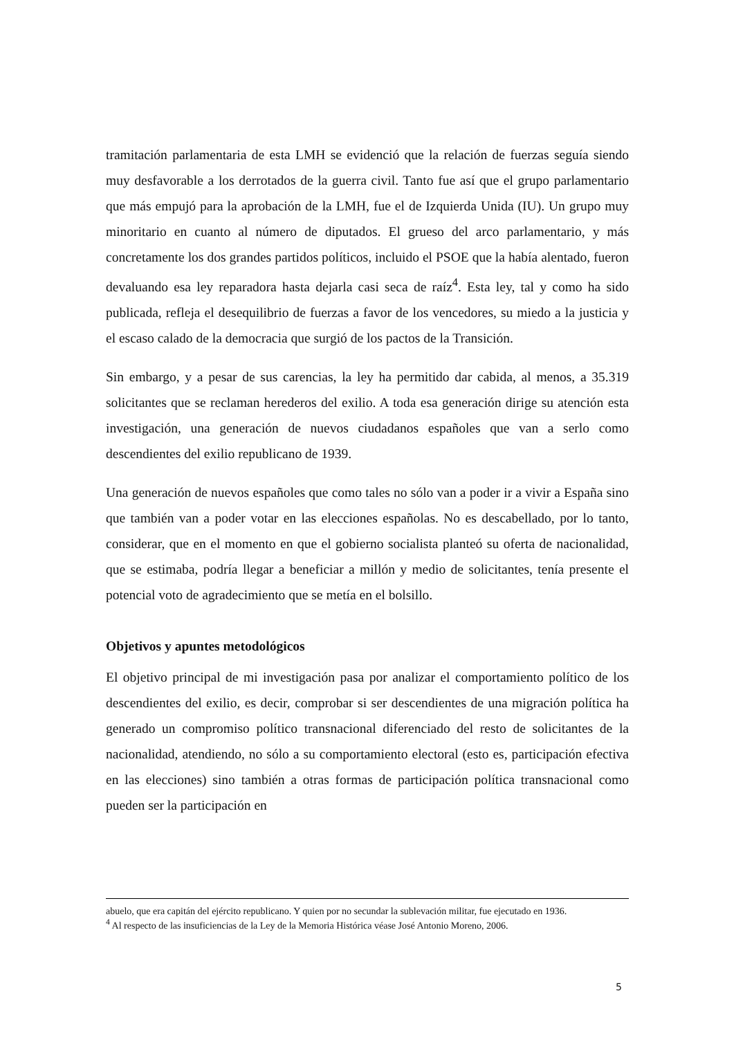tramitación parlamentaria de esta LMH se evidenció que la relación de fuerzas seguía siendo muy desfavorable a los derrotados de la guerra civil. Tanto fue así que el grupo parlamentario que más empujó para la aprobación de la LMH, fue el de Izquierda Unida (IU). Un grupo muy minoritario en cuanto al número de diputados. El grueso del arco parlamentario, y más concretamente los dos grandes partidos políticos, incluido el PSOE que la había alentado, fueron devaluando esa ley reparadora hasta dejarla casi seca de raíz<sup>4</sup>. Esta ley, tal y como ha sido publicada, refleja el desequilibrio de fuerzas a favor de los vencedores, su miedo a la justicia y el escaso calado de la democracia que surgió de los pactos de la Transición.
Sin embargo, y a pesar de sus carencias, la ley ha permitido dar cabida, al menos, a 35.319 solicitantes que se reclaman herederos del exilio. A toda esa generación dirige su atención esta investigación, una generación de nuevos ciudadanos españoles que van a serlo como descendientes del exilio republicano de 1939.
Una generación de nuevos españoles que como tales no sólo van a poder ir a vivir a España sino que también van a poder votar en las elecciones españolas. No es descabellado, por lo tanto, considerar, que en el momento en que el gobierno socialista planteó su oferta de nacionalidad, que se estimaba, podría llegar a beneficiar a millón y medio de solicitantes, tenía presente el potencial voto de agradecimiento que se metía en el bolsillo.
Objetivos y apuntes metodológicos
El objetivo principal de mi investigación pasa por analizar el comportamiento político de los descendientes del exilio, es decir, comprobar si ser descendientes de una migración política ha generado un compromiso político transnacional diferenciado del resto de solicitantes de la nacionalidad, atendiendo, no sólo a su comportamiento electoral (esto es, participación efectiva en las elecciones) sino también a otras formas de participación política transnacional como pueden ser la participación en
abuelo, que era capitán del ejército republicano. Y quien por no secundar la sublevación militar, fue ejecutado en 1936.
<sup>4</sup> Al respecto de las insuficiencias de la Ley de la Memoria Histórica véase José Antonio Moreno, 2006.
5